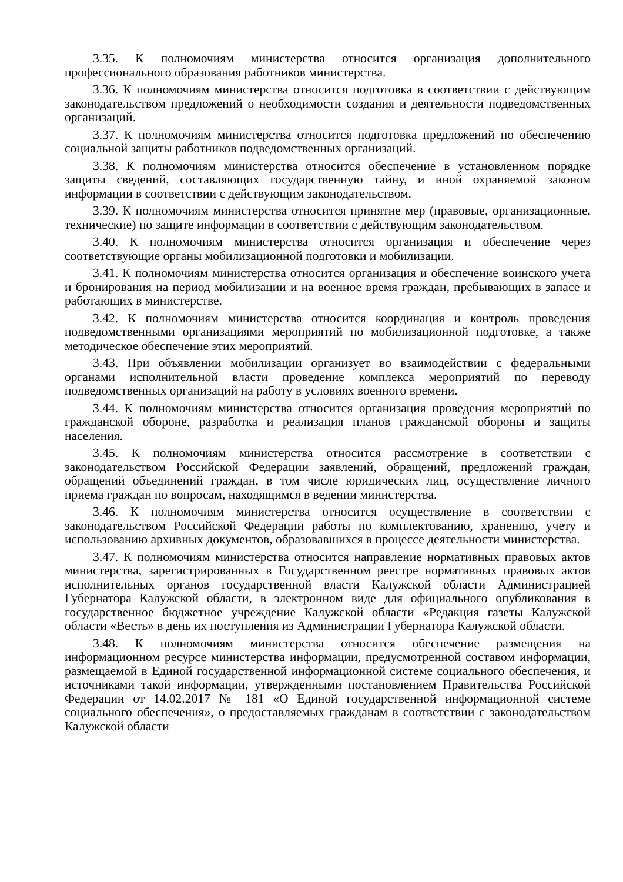3.35. К полномочиям министерства относится организация дополнительного профессионального образования работников министерства.
3.36. К полномочиям министерства относится подготовка в соответствии с действующим законодательством предложений о необходимости создания и деятельности подведомственных организаций.
3.37. К полномочиям министерства относится подготовка предложений по обеспечению социальной защиты работников подведомственных организаций.
3.38. К полномочиям министерства относится обеспечение в установленном порядке защиты сведений, составляющих государственную тайну, и иной охраняемой законом информации в соответствии с действующим законодательством.
3.39. К полномочиям министерства относится принятие мер (правовые, организационные, технические) по защите информации в соответствии с действующим законодательством.
3.40. К полномочиям министерства относится организация и обеспечение через соответствующие органы мобилизационной подготовки и мобилизации.
3.41. К полномочиям министерства относится организация и обеспечение воинского учета и бронирования на период мобилизации и на военное время граждан, пребывающих в запасе и работающих в министерстве.
3.42. К полномочиям министерства относится координация и контроль проведения подведомственными организациями мероприятий по мобилизационной подготовке, а также методическое обеспечение этих мероприятий.
3.43. При объявлении мобилизации организует во взаимодействии с федеральными органами исполнительной власти проведение комплекса мероприятий по переводу подведомственных организаций на работу в условиях военного времени.
3.44. К полномочиям министерства относится организация проведения мероприятий по гражданской обороне, разработка и реализация планов гражданской обороны и защиты населения.
3.45. К полномочиям министерства относится рассмотрение в соответствии с законодательством Российской Федерации заявлений, обращений, предложений граждан, обращений объединений граждан, в том числе юридических лиц, осуществление личного приема граждан по вопросам, находящимся в ведении министерства.
3.46. К полномочиям министерства относится осуществление в соответствии с законодательством Российской Федерации работы по комплектованию, хранению, учету и использованию архивных документов, образовавшихся в процессе деятельности министерства.
3.47. К полномочиям министерства относится направление нормативных правовых актов министерства, зарегистрированных в Государственном реестре нормативных правовых актов исполнительных органов государственной власти Калужской области Администрацией Губернатора Калужской области, в электронном виде для официального опубликования в государственное бюджетное учреждение Калужской области «Редакция газеты Калужской области «Весть» в день их поступления из Администрации Губернатора Калужской области.
3.48. К полномочиям министерства относится обеспечение размещения на информационном ресурсе министерства информации, предусмотренной составом информации, размещаемой в Единой государственной информационной системе социального обеспечения, и источниками такой информации, утвержденными постановлением Правительства Российской Федерации от 14.02.2017 № 181 «О Единой государственной информационной системе социального обеспечения», о предоставляемых гражданам в соответствии с законодательством Калужской области